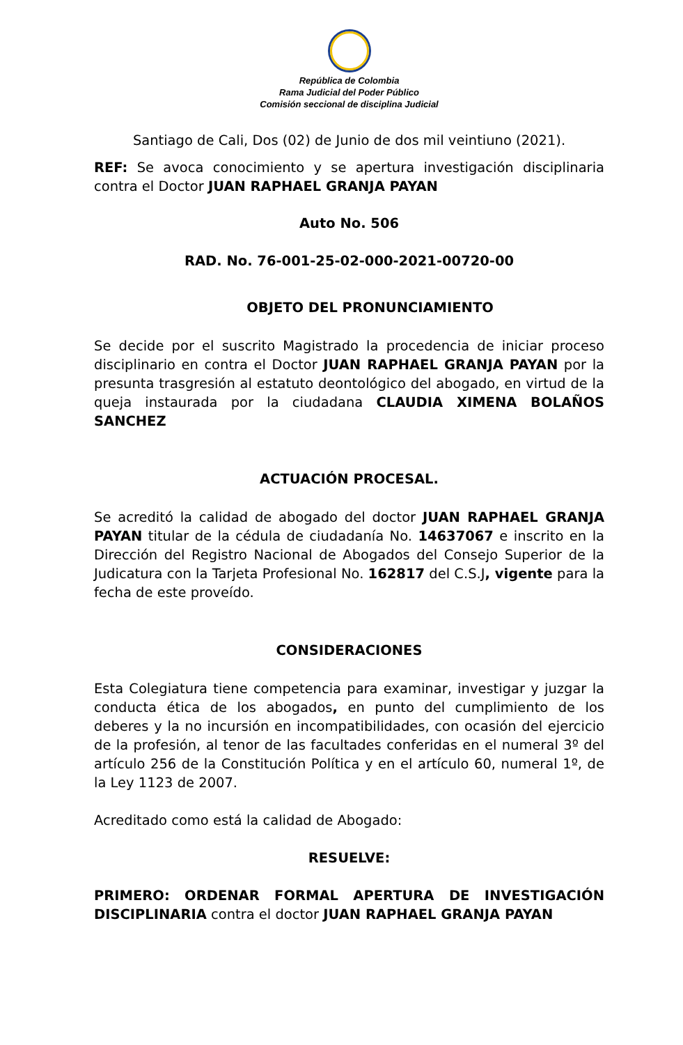República de Colombia
Rama Judicial del Poder Público
Comisión seccional de disciplina Judicial
Santiago de Cali, Dos (02) de Junio de dos mil veintiuno (2021).
REF: Se avoca conocimiento y se apertura investigación disciplinaria contra el Doctor JUAN RAPHAEL GRANJA PAYAN
Auto No. 506
RAD. No. 76-001-25-02-000-2021-00720-00
OBJETO DEL PRONUNCIAMIENTO
Se decide por el suscrito Magistrado la procedencia de iniciar proceso disciplinario en contra el Doctor JUAN RAPHAEL GRANJA PAYAN por la presunta trasgresión al estatuto deontológico del abogado, en virtud de la queja instaurada por la ciudadana CLAUDIA XIMENA BOLAÑOS SANCHEZ
ACTUACIÓN PROCESAL.
Se acreditó la calidad de abogado del doctor JUAN RAPHAEL GRANJA PAYAN titular de la cédula de ciudadanía No. 14637067 e inscrito en la Dirección del Registro Nacional de Abogados del Consejo Superior de la Judicatura con la Tarjeta Profesional No. 162817 del C.S.J, vigente para la fecha de este proveído.
CONSIDERACIONES
Esta Colegiatura tiene competencia para examinar, investigar y juzgar la conducta ética de los abogados, en punto del cumplimiento de los deberes y la no incursión en incompatibilidades, con ocasión del ejercicio de la profesión, al tenor de las facultades conferidas en el numeral 3º del artículo 256 de la Constitución Política y en el artículo 60, numeral 1º, de la Ley 1123 de 2007.
Acreditado como está la calidad de Abogado:
RESUELVE:
PRIMERO: ORDENAR FORMAL APERTURA DE INVESTIGACIÓN DISCIPLINARIA contra el doctor JUAN RAPHAEL GRANJA PAYAN